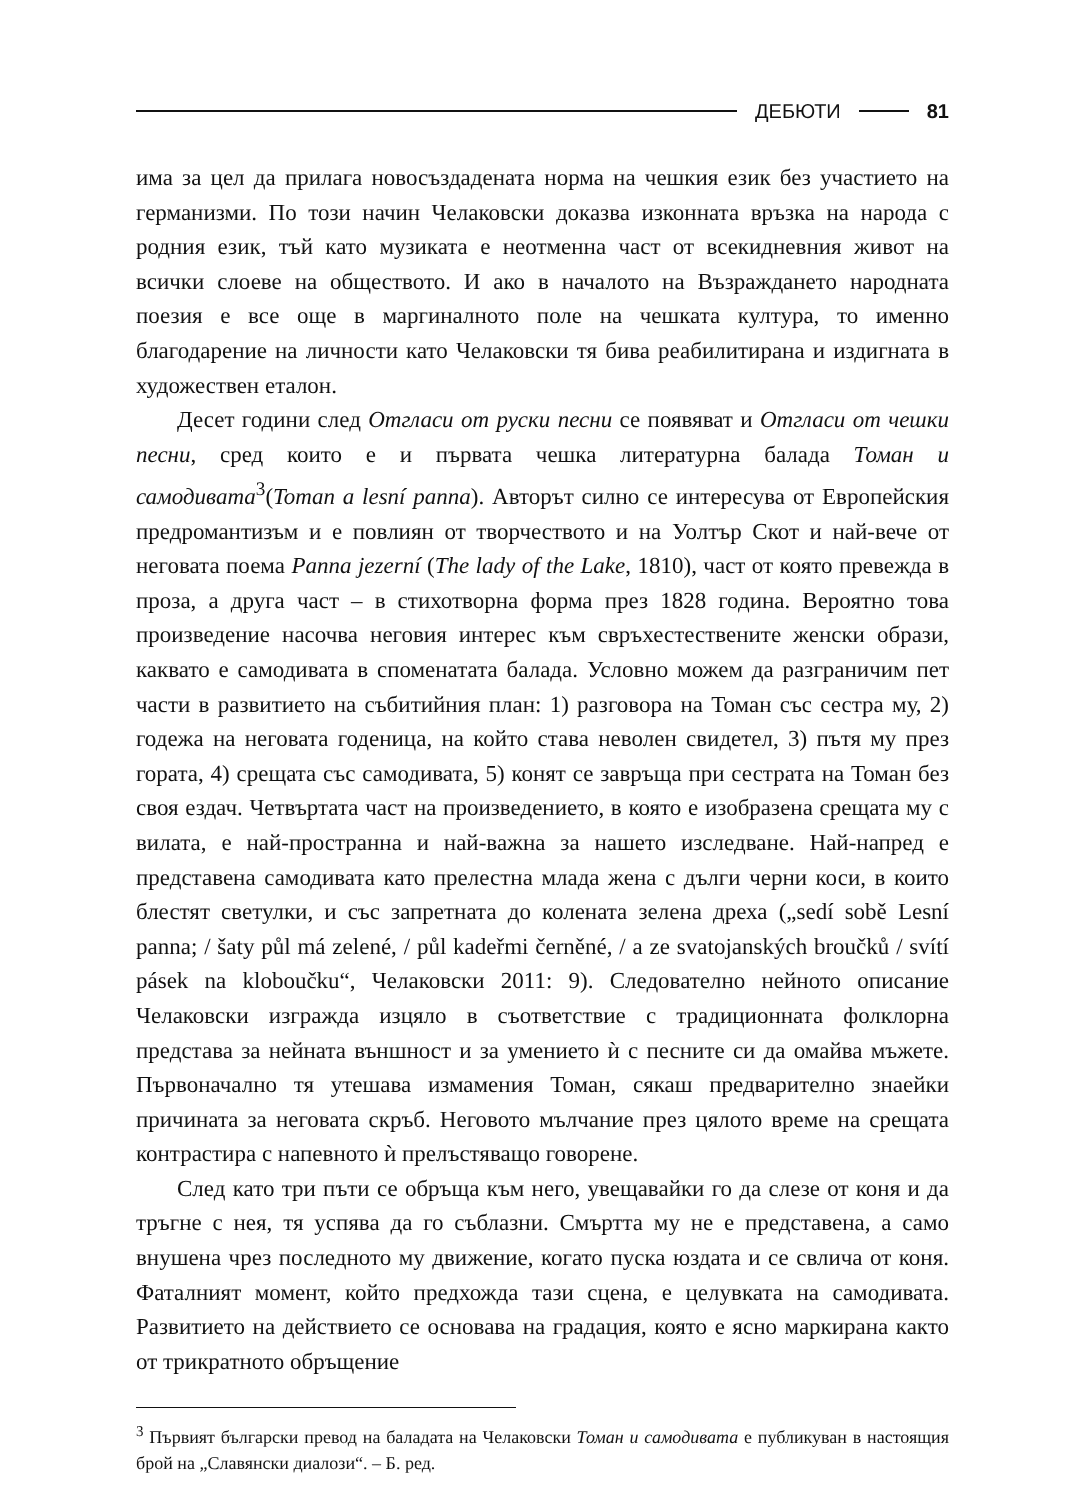ДЕБЮТИ 81
има за цел да прилага новосъздадената норма на чешкия език без участието на германизми. По този начин Челаковски доказва изконната връзка на народа с родния език, тъй като музиката е неотменна част от всекидневния живот на всички слоеве на обществото. И ако в началото на Възраждането народната поезия е все още в маргиналното поле на чешката култура, то именно благодарение на личности като Челаковски тя бива реабилитирана и издигната в художествен еталон.
Десет години след Отгласи от руски песни се появяват и Отгласи от чешки песни, сред които е и първата чешка литературна балада Томан и самодивата<sup>3</sup>(Toman a lesní panna). Авторът силно се интересува от Европейския предромантизъм и е повлиян от творчеството и на Уолтър Скот и най-вече от неговата поема Panna jezerní (The lady of the Lake, 1810), част от която превежда в проза, а друга част – в стихотворна форма през 1828 година. Вероятно това произведение насочва неговия интерес към свръхестествените женски образи, каквато е самодивата в споменатата балада. Условно можем да разграничим пет части в развитието на събитийния план: 1) разговора на Томан със сестра му, 2) годежа на неговата годеница, на който става неволен свидетел, 3) пътя му през гората, 4) срещата със самодивата, 5) конят се завръща при сестрата на Томан без своя ездач. Четвъртата част на произведението, в която е изобразена срещата му с вилата, е най-пространна и най-важна за нашето изследване. Най-напред е представена самодивата като прелестна млада жена с дълги черни коси, в които блестят светулки, и със запретната до колената зелена дреха („sedí sobě Lesní panna; / šaty půl má zelené, / půl kadeřmi černěné, / a ze svatojanských broučků / svítí pásek na kloboučku“, Челаковски 2011: 9). Следователно нейното описание Челаковски изгражда изцяло в съответствие с традиционната фолклорна представа за нейната външност и за умението ѝ с песните си да омайва мъжете. Първоначално тя утешава измамения Томан, сякаш предварително знаейки причината за неговата скръб. Неговото мълчание през цялото време на срещата контрастира с напевното ѝ прелъстяващо говорене.
След като три пъти се обръща към него, увещавайки го да слезе от коня и да тръгне с нея, тя успява да го съблазни. Смъртта му не е представена, а само внушена чрез последното му движение, когато пуска юздата и се свлича от коня. Фаталният момент, който предхожда тази сцена, е целувката на самодивата. Развитието на действието се основава на градация, която е ясно маркирана както от трикратното обръщение
<sup>3</sup> Първият български превод на баладата на Челаковски Томан и самодивата е публикуван в настоящия брой на „Славянски диалози“. – Б. ред.